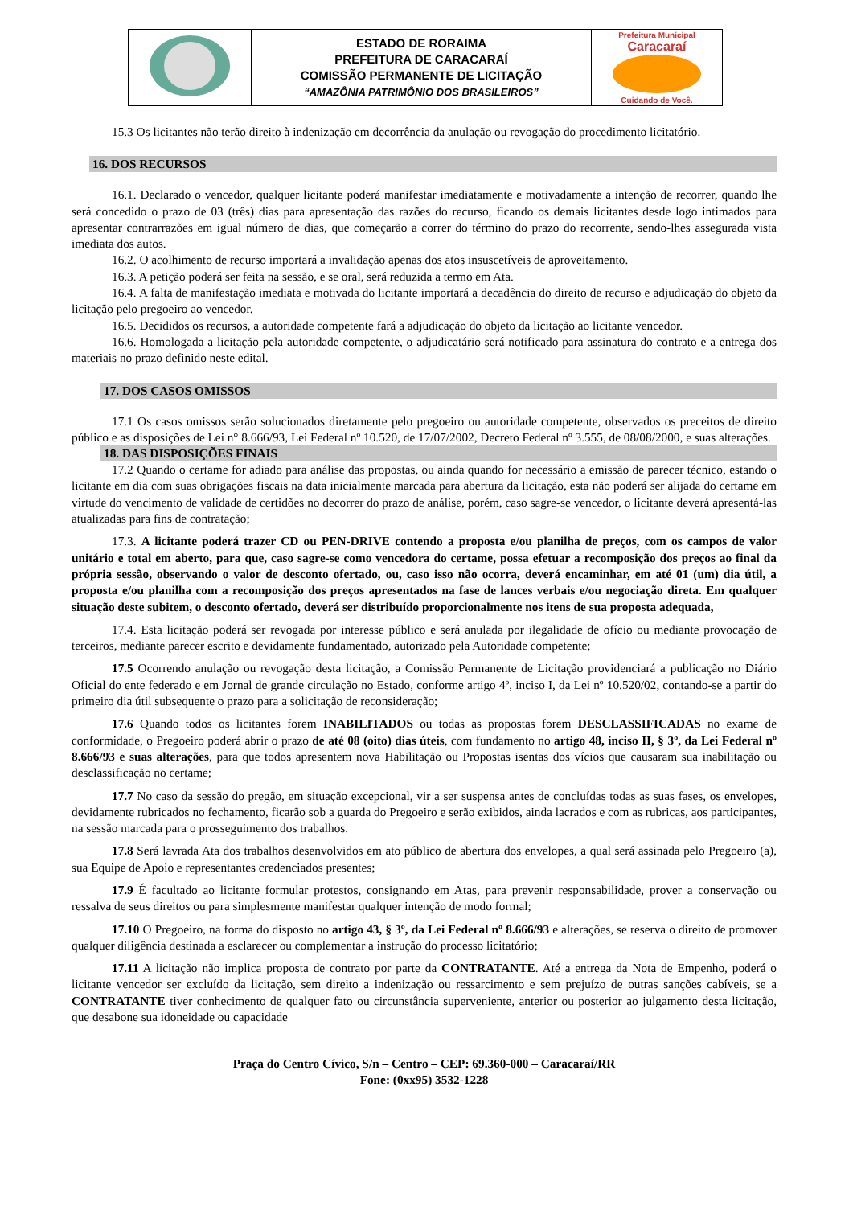| | ESTADO DE RORAIMA PREFEITURA DE CARACARAÍ COMISSÃO PERMANENTE DE LICITAÇÃO “AMAZÔNIA PATRIMÔNIO DOS BRASILEIROS” | Prefeitura Municipal Caracaraí Cuidando de Você. |
15.3 Os licitantes não terão direito à indenização em decorrência da anulação ou revogação do procedimento licitatório.
16. DOS RECURSOS
16.1. Declarado o vencedor, qualquer licitante poderá manifestar imediatamente e motivadamente a intenção de recorrer, quando lhe será concedido o prazo de 03 (três) dias para apresentação das razões do recurso, ficando os demais licitantes desde logo intimados para apresentar contrarrazões em igual número de dias, que começarão a correr do término do prazo do recorrente, sendo-lhes assegurada vista imediata dos autos.
16.2. O acolhimento de recurso importará a invalidação apenas dos atos insuscetíveis de aproveitamento.
16.3. A petição poderá ser feita na sessão, e se oral, será reduzida a termo em Ata.
16.4. A falta de manifestação imediata e motivada do licitante importará a decadência do direito de recurso e adjudicação do objeto da licitação pelo pregoeiro ao vencedor.
16.5. Decididos os recursos, a autoridade competente fará a adjudicação do objeto da licitação ao licitante vencedor.
16.6. Homologada a licitação pela autoridade competente, o adjudicatário será notificado para assinatura do contrato e a entrega dos materiais no prazo definido neste edital.
17. DOS CASOS OMISSOS
17.1 Os casos omissos serão solucionados diretamente pelo pregoeiro ou autoridade competente, observados os preceitos de direito público e as disposições de Lei n° 8.666/93, Lei Federal nº 10.520, de 17/07/2002, Decreto Federal nº 3.555, de 08/08/2000, e suas alterações.
18. DAS DISPOSIÇÕES FINAIS
17.2 Quando o certame for adiado para análise das propostas, ou ainda quando for necessário a emissão de parecer técnico, estando o licitante em dia com suas obrigações fiscais na data inicialmente marcada para abertura da licitação, esta não poderá ser alijada do certame em virtude do vencimento de validade de certidões no decorrer do prazo de análise, porém, caso sagre-se vencedor, o licitante deverá apresentá-las atualizadas para fins de contratação;
17.3. A licitante poderá trazer CD ou PEN-DRIVE contendo a proposta e/ou planilha de preços, com os campos de valor unitário e total em aberto, para que, caso sagre-se como vencedora do certame, possa efetuar a recomposição dos preços ao final da própria sessão, observando o valor de desconto ofertado, ou, caso isso não ocorra, deverá encaminhar, em até 01 (um) dia útil, a proposta e/ou planilha com a recomposição dos preços apresentados na fase de lances verbais e/ou negociação direta. Em qualquer situação deste subitem, o desconto ofertado, deverá ser distribuído proporcionalmente nos itens de sua proposta adequada,
17.4. Esta licitação poderá ser revogada por interesse público e será anulada por ilegalidade de ofício ou mediante provocação de terceiros, mediante parecer escrito e devidamente fundamentado, autorizado pela Autoridade competente;
17.5 Ocorrendo anulação ou revogação desta licitação, a Comissão Permanente de Licitação providenciará a publicação no Diário Oficial do ente federado e em Jornal de grande circulação no Estado, conforme artigo 4º, inciso I, da Lei nº 10.520/02, contando-se a partir do primeiro dia útil subsequente o prazo para a solicitação de reconsideração;
17.6 Quando todos os licitantes forem INABILITADOS ou todas as propostas forem DESCLASSIFICADAS no exame de conformidade, o Pregoeiro poderá abrir o prazo de até 08 (oito) dias úteis, com fundamento no artigo 48, inciso II, § 3º, da Lei Federal nº 8.666/93 e suas alterações, para que todos apresentem nova Habilitação ou Propostas isentas dos vícios que causaram sua inabilitação ou desclassificação no certame;
17.7 No caso da sessão do pregão, em situação excepcional, vir a ser suspensa antes de concluídas todas as suas fases, os envelopes, devidamente rubricados no fechamento, ficarão sob a guarda do Pregoeiro e serão exibidos, ainda lacrados e com as rubricas, aos participantes, na sessão marcada para o prosseguimento dos trabalhos.
17.8 Será lavrada Ata dos trabalhos desenvolvidos em ato público de abertura dos envelopes, a qual será assinada pelo Pregoeiro (a), sua Equipe de Apoio e representantes credenciados presentes;
17.9 É facultado ao licitante formular protestos, consignando em Atas, para prevenir responsabilidade, prover a conservação ou ressalva de seus direitos ou para simplesmente manifestar qualquer intenção de modo formal;
17.10 O Pregoeiro, na forma do disposto no artigo 43, § 3º, da Lei Federal nº 8.666/93 e alterações, se reserva o direito de promover qualquer diligência destinada a esclarecer ou complementar a instrução do processo licitatório;
17.11 A licitação não implica proposta de contrato por parte da CONTRATANTE. Até a entrega da Nota de Empenho, poderá o licitante vencedor ser excluído da licitação, sem direito a indenização ou ressarcimento e sem prejuízo de outras sanções cabíveis, se a CONTRATANTE tiver conhecimento de qualquer fato ou circunstância superveniente, anterior ou posterior ao julgamento desta licitação, que desabone sua idoneidade ou capacidade
Praça do Centro Cívico, S/n – Centro – CEP: 69.360-000 – Caracaraí/RR
Fone: (0xx95) 3532-1228